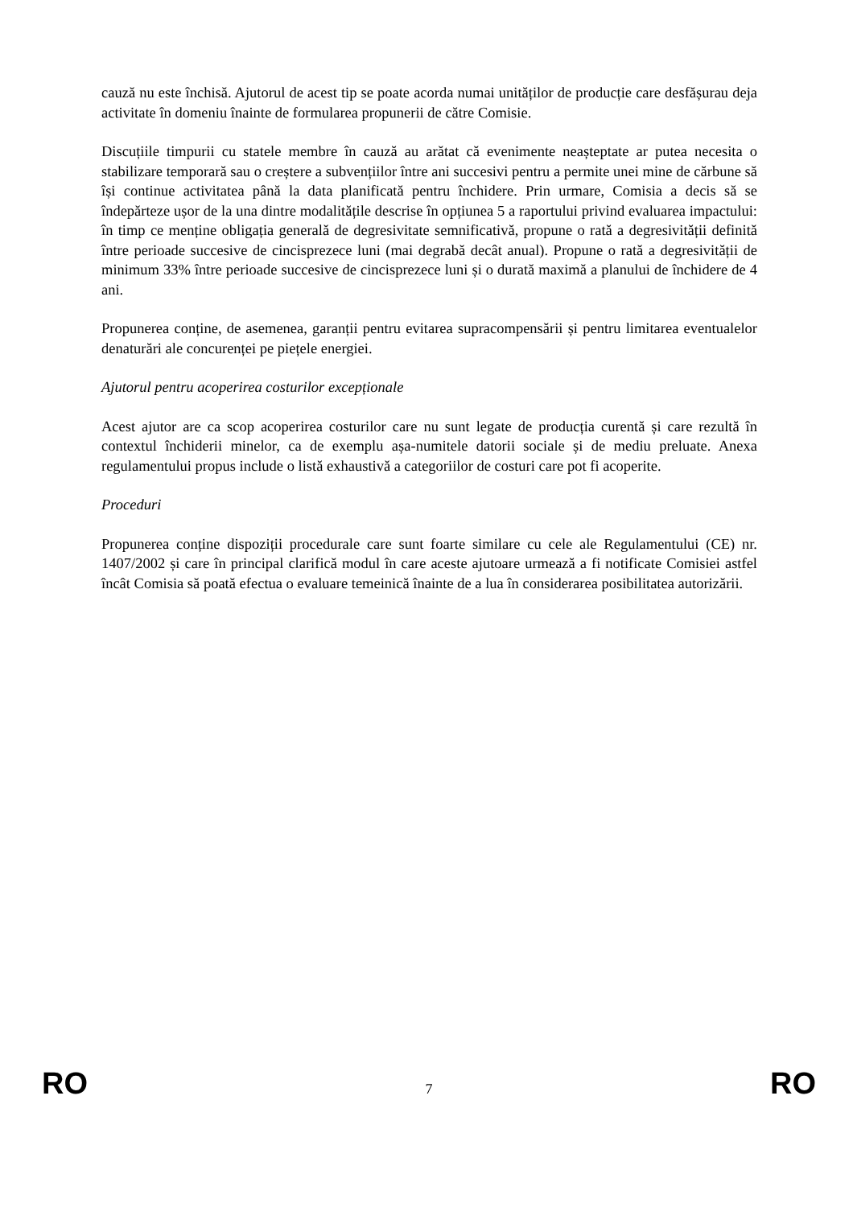cauză nu este închisă. Ajutorul de acest tip se poate acorda numai unităților de producție care desfășurau deja activitate în domeniu înainte de formularea propunerii de către Comisie.
Discuțiile timpurii cu statele membre în cauză au arătat că evenimente neașteptate ar putea necesita o stabilizare temporară sau o creștere a subvențiilor între ani succesivi pentru a permite unei mine de cărbune să își continue activitatea până la data planificată pentru închidere. Prin urmare, Comisia a decis să se îndepărteze ușor de la una dintre modalitățile descrise în opțiunea 5 a raportului privind evaluarea impactului: în timp ce menține obligația generală de degresivitate semnificativă, propune o rată a degresivității definită între perioade succesive de cincisprezece luni (mai degrabă decât anual). Propune o rată a degresivității de minimum 33% între perioade succesive de cincisprezece luni și o durată maximă a planului de închidere de 4 ani.
Propunerea conține, de asemenea, garanții pentru evitarea supracompensării și pentru limitarea eventualelor denaturări ale concurenței pe piețele energiei.
Ajutorul pentru acoperirea costurilor excepționale
Acest ajutor are ca scop acoperirea costurilor care nu sunt legate de producția curentă și care rezultă în contextul închiderii minelor, ca de exemplu așa-numitele datorii sociale și de mediu preluate. Anexa regulamentului propus include o listă exhaustivă a categoriilor de costuri care pot fi acoperite.
Proceduri
Propunerea conține dispoziții procedurale care sunt foarte similare cu cele ale Regulamentului (CE) nr. 1407/2002 și care în principal clarifică modul în care aceste ajutoare urmează a fi notificate Comisiei astfel încât Comisia să poată efectua o evaluare temeinică înainte de a lua în considerarea posibilitatea autorizării.
RO 7 RO